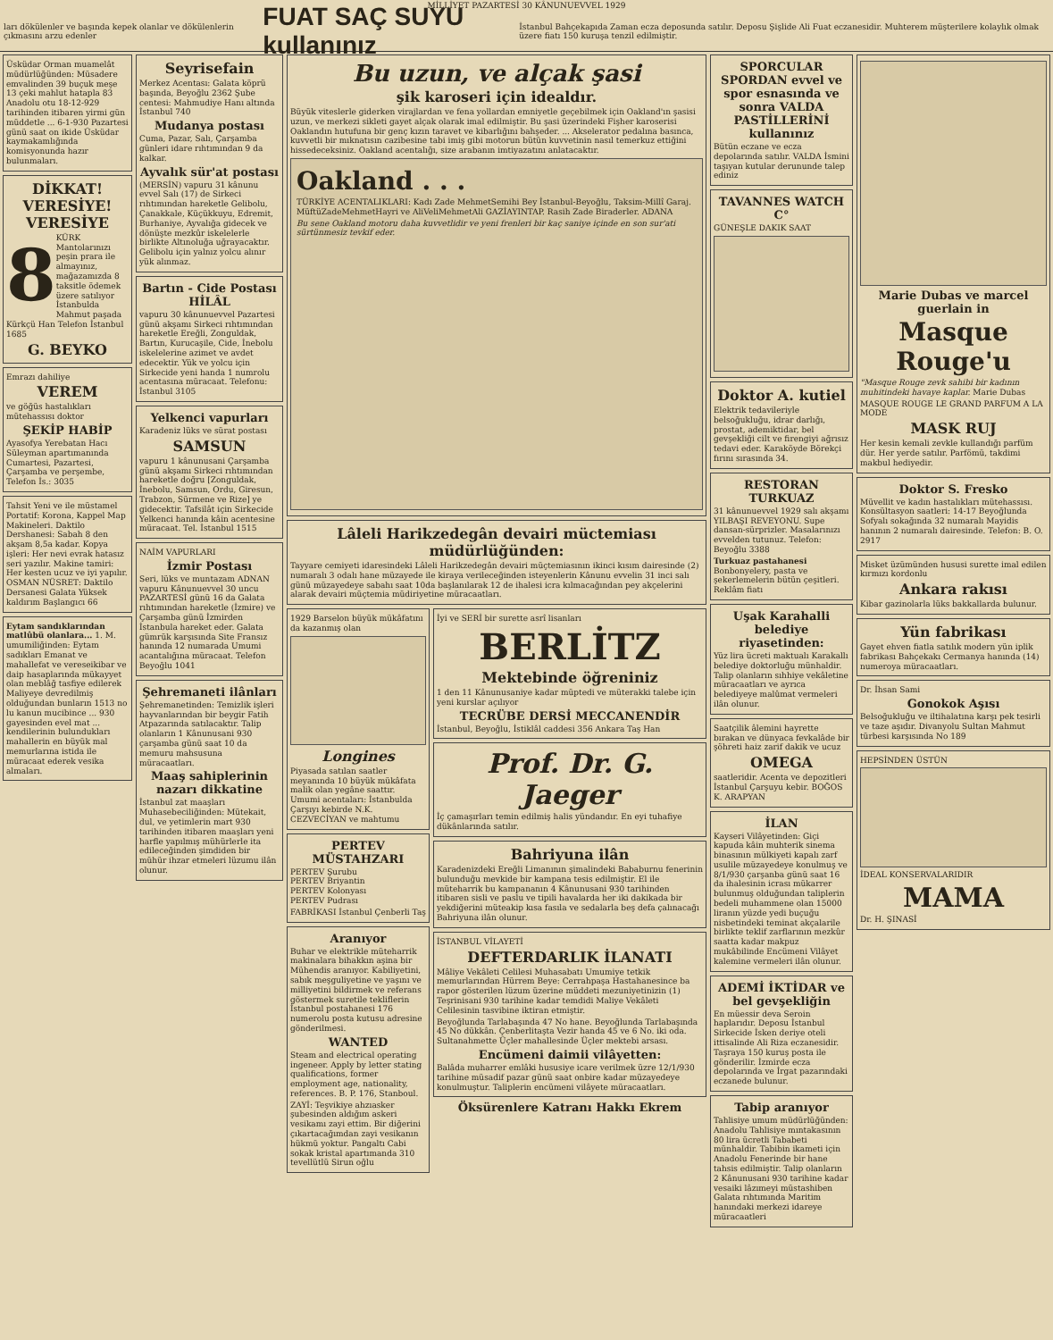MİLLİYET PAZARTESİ 30 KÂNUNUEVVEL 1929
ları dökülenler ve başında kepek olanlar ve dökülenlerin çıkmasını arzu edenler FUAT SAÇ SUYU kullanınız İstanbul Bahçekapıda Zaman ecza deposunda satılır. Deposu Şişlide Ali Fuat eczanesidir. Muhterem müşterilere kolaylık olmak üzere fiatı 150 kuruşa tenzil edilmiştir.
Üsküdar Orman muamelât müdürlüğünden: Müsadere emvalinden 39 buçuk meşe 13 çeki mahlut hatapla 83 Anadolu otu 18-12-929 tarihinden itibaren yirmi gün müddetle ... 6-1-930 Pazartesi günü saat on ikide Üsküdar kaymakamlığında komisyonunda hazır bulunmaları.
DİKKAT! VERESİYE! VERESİYE
8
KÜRK Mantolarınızı peşin prara ile almayınız, mağazamızda 8 taksitle ödemek üzere satılıyor İstanbulda Mahmut paşada Kürkçü Han Telefon İstanbul 1685
G. BEYKO
Emrazı dahiliye
VEREM
ve göğüs hastalıkları mütehassısı doktor
ŞEKİP HABİP
Ayasofya Yerebatan Hacı Süleyman apartımanında Cumartesi, Pazartesi, Çarşamba ve perşembe, Telefon İs.: 3035
Tahsit Yeni ve ile müstamel Portatif: Korona, Kappel Map Makineleri. Daktilo Dershanesi: Sabah 8 den akşam 8,5a kadar. Kopya işleri: Her nevi evrak hatasız seri yazılır. Makine tamiri: Her kesten ucuz ve iyi yapılır. OSMAN NÜSRET: Daktilo Dersanesi Galata Yüksek kaldırım Başlangıcı 66
Eytam sandıklarından matlûbü olanlara... 1. M. umumiliğinden: Eytam sadıkları Emanat ve mahallefat ve vereseikibar ve daip hasaplarında mükayyet olan meblâğ tasfiye edilerek Maliyeye devredilmiş olduğundan bunların 1513 no lu kanun mucibince ... 930 gayesinden evel mat ... kendilerinin bulundukları mahallerin en büyük mal memurlarına istida ile müracaat ederek vesika almaları.
Seyrisefain
Merkez Acentası: Galata köprü başında, Beyoğlu 2362 Şube centesi: Mahmudiye Hanı altında İstanbul 740
Mudanya postası
Cuma, Pazar, Salı, Çarşamba günleri idare rıhtımından 9 da kalkar.
Ayvalık sür'at postası
(MERSİN) vapuru 31 kânunu evvel Salı (17) de Sirkeci rıhtımından hareketle Gelibolu, Çanakkale, Küçükkuyu, Edremit, Burhaniye, Ayvalığa gidecek ve dönüşte mezkûr iskelelerle birlikte Altınoluğa uğrayacaktır. Gelibolu için yalnız yolcu alınır yük alınmaz.
Bartın - Cide Postası HİLÂL
vapuru 30 kânunuevvel Pazartesi günü akşamı Sirkeci rıhtımından hareketle Ereğli, Zonguldak, Bartın, Kurucaşile, Cide, İnebolu iskelelerine azimet ve avdet edecektir. Yük ve yolcu için Sirkecide yeni handa 1 numrolu acentasına müracaat. Telefonu: İstanbul 3105
Yelkenci vapurları
Karadeniz lüks ve sürat postası
SAMSUN
vapuru 1 kânunusani Çarşamba günü akşamı Sirkeci rıhtımından hareketle doğru [Zonguldak, İnebolu, Samsun, Ordu, Giresun, Trabzon, Sürmene ve Rize] ye gidecektir. Tafsilât için Sirkecide Yelkenci hanında kâin acentesine müracaat. Tel. İstanbul 1515
NAİM VAPURLARI
İzmir Postası
Seri, lüks ve muntazam ADNAN vapuru Kânunuevvel 30 uncu PAZARTESİ günü 16 da Galata rıhtımından hareketle (İzmire) ve Çarşamba günü İzmirden İstanbula hareket eder. Galata gümrük karşısında Site Fransız hanında 12 numarada Umumi acantalığına müracaat. Telefon Beyoğlu 1041
Şehremaneti ilânları
Şehremanetinden: Temizlik işleri hayvanlarından bir beygir Fatih Atpazarında satılacaktır. Talip olanların 1 Kânunusani 930 çarşamba günü saat 10 da memuru mahsusuna müracaatları.
Maaş sahiplerinin nazarı dikkatine
İstanbul zat maaşları Muhasebeciliğinden: Mütekait, dul, ve yetimlerin mart 930 tarihinden itibaren maaşları yeni harfle yapılmış mühürlerle ita edileceğinden şimdiden bir mühür ihzar etmeleri lüzumu ilân olunur.
Bu uzun, ve alçak şasi
şik karoseri için idealdır.
Büyük viteslerle giderken virajlardan ve fena yollardan emniyetle geçebilmek için Oakland'ın şasisi uzun, ve merkezi sikleti gayet alçak olarak imal edilmiştir. Bu şasi üzerindeki Fişher karoserisi Oaklandın hutufuna bir genç kızın taravet ve kibarlığını bahşeder. ... Akselerator pedalına basınca, kuvvetli bir mıknatısın cazibesine tabi imiş gibi motorun bütün kuvvetinin nasıl temerkuz ettiğini hissedeceksiniz. Oakland acentalığı, size arabanın imtiyazatını anlatacaktır.
Oakland . . .
TÜRKİYE ACENTALIKLARI: Kadı Zade MehmetSemihi Bey İstanbul-Beyoğlu, Taksim-Millî Garaj. MüftüZadeMehmetHayri ve AliVeliMehmetAli GAZİAYINTAP. Rasih Zade Biraderler. ADANA
Bu sene Oakland motoru daha kuvvetlidir ve yeni frenleri bir kaç saniye içinde en son sur'ati sürtünmesiz tevkif eder.
Lâleli Harikzedegân devairi müctemiası müdürlüğünden:
Tayyare cemiyeti idaresindeki Lâleli Harikzedegân devairi müçtemiasının ikinci kısım dairesinde (2) numaralı 3 odalı hane müzayede ile kiraya verileceğinden isteyenlerin Kânunu evvelin 31 inci salı günü müzayedeye sabahı saat 10da başlanılarak 12 de ihalesi icra kılmacağından pey akçelerini alarak devairi müçtemia müdiriyetine müracaatları.
1929 Barselon büyük mükâfatını da kazanmış olan
Longines
Piyasada satılan saatler meyanında 10 büyük mükâfata malik olan yegâne saattır. Umumi acentaları: İstanbulda Çarşıyı kebirde N.K. CEZVECİYAN ve mahtumu
PERTEV MÜSTAHZARI
PERTEV Şurubu
PERTEV Briyantin
PERTEV Kolonyası
PERTEV Pudrası
FABRİKASI İstanbul Çenberli Taş
Aranıyor
Buhar ve elektrikle müteharrik makinalara bihakkın aşina bir Mühendis aranıyor. Kabiliyetini, sabık meşguliyetine ve yaşını ve milliyetini bildirmek ve referans göstermek suretile tekliflerin İstanbul postahanesi 176 numerolu posta kutusu adresine gönderilmesi.
WANTED
Steam and electrical operating ingeneer. Apply by letter stating qualifications, former employment age, nationality, references. B. P. 176, Stanboul.
ZAYİ: Teşvikiye ahzıasker şubesinden aldığım askeri vesikamı zayi ettim. Bir diğerini çıkartacağımdan zayi vesikanın hükmü yoktur. Pangaltı Cabi sokak kristal apartımanda 310 tevellütlü Sirun oğlu
İyi ve SERİ bir surette asrî lisanları
BERLİTZ
Mektebinde öğreniniz
1 den 11 Kânunusaniye kadar müptedi ve müterakki talebe için yeni kurslar açılıyor
TECRÜBE DERSİ MECCANENDİR
İstanbul, Beyoğlu, İstiklâl caddesi 356 Ankara Taş Han
Prof. Dr. G. Jaeger
İç çamaşırları temin edilmiş halis yündandır. En eyi tuhafiye dükânlarında satılır.
Bahriyuna ilân
Karadenizdeki Ereğli Limanının şimalindeki Bababurnu fenerinin bulunduğu mevkide bir kampana tesis edilmiştir. El ile müteharrik bu kampananın 4 Kânunusani 930 tarihinden itibaren sisli ve paslu ve tipili havalarda her iki dakikada bir yekdiğerini müteakip kısa fasıla ve sedalarla beş defa çalınacağı Bahriyuna ilân olunur.
İSTANBUL VİLAYETİ
DEFTERDARLIK İLANATI
Mâliye Vekâleti Celilesi Muhasabatı Umumiye tetkik memurlarından Hürrem Beye: Cerrahpaşa Hastahanesince ba rapor gösterilen lüzum üzerine müddeti mezuniyetinizin (1) Teşrinisani 930 tarihine kadar temdidi Maliye Vekâleti Celilesinin tasvibine iktiran etmiştir.
Beyoğlunda Tarlabaşında 47 No hane. Beyoğlunda Tarlabaşında 45 No dükkân. Çenberlitaşta Vezir handa 45 ve 6 No. iki oda. Sultanahmette Üçler mahallesinde Üçler mektebi arsası.
Encümeni daimii vilâyetten:
Balâda muharrer emlâki hususiye icare verilmek üzre 12/1/930 tarihine müsadif pazar günü saat onbire kadar müzayedeye konulmuştur. Taliplerin encümeni vilâyete müracaatları.
Öksürenlere Katranı Hakkı Ekrem
SPORCULAR SPORDAN evvel ve spor esnasında ve sonra VALDA PASTİLLERİNİ kullanınız
Bütün eczane ve ecza depolarında satılır. VALDA İsmini taşıyan kutular derununde talep ediniz
TAVANNES WATCH C°
GÜNEŞLE DAKIK SAAT
Doktor A. kutiel
Elektrik tedavileriyle belsoğukluğu, idrar darlığı, prostat, ademiktidar, bel gevşekliği cilt ve firengiyi ağrısız tedavi eder. Karaköyde Börekçi fırını sırasında 34.
RESTORAN TURKUAZ
31 kânunuevvel 1929 salı akşamı YILBAŞI REVEYONU. Supe dansan-sürprizler. Masalarınızı evvelden tutunuz. Telefon: Beyoğlu 3388
Turkuaz pastahanesi Bonbonyelery, pasta ve şekerlemelerin bütün çeşitleri. Reklâm fiatı
Uşak Karahalli belediye riyasetinden:
Yüz lira ücreti maktualı Karakallı belediye doktorluğu münhaldir. Talip olanların sıhhiye vekâletine müracaatları ve ayrıca belediyeye malûmat vermeleri ilân olunur.
Saatçilik âlemini hayrette bırakan ve dünyaca fevkalâde bir şöhreti haiz zarif dakik ve ucuz
OMEGA
saatleridir. Acenta ve depozitleri İstanbul Çarşuyu kebir. BOĞOS K. ARAPYAN
İLAN
Kayseri Vilâyetinden: Giçi kapuda kâin muhterik sinema binasının mülkiyeti kapalı zarf usulile müzayedeye konulmuş ve 8/1/930 çarşanba günü saat 16 da ihalesinin icrası mükarrer bulunmuş olduğundan taliplerin bedeli muhammene olan 15000 liranın yüzde yedi buçuğu nisbetindeki teminat akçalarile birlikte teklif zarflarının mezkûr saatta kadar makpuz mukâbilinde Encümeni Vilâyet kalemine vermeleri ilân olunur.
ADEMİ İKTİDAR ve bel gevşekliğin
En müessir deva Seroin haplarıdır. Deposu İstanbul Sirkecide İsken deriye oteli ittisalinde Ali Riza eczanesidir. Taşraya 150 kuruş posta ile gönderilir. İzmirde ecza depolarında ve İrgat pazarındaki eczanede bulunur.
Tabip aranıyor
Tahlisiye umum müdürlüğünden: Anadolu Tahlisiye mıntakasının 80 lira ücretli Tababeti münhaldir. Tabibin ikameti için Anadolu Fenerinde bir hane tahsis edilmiştir. Talip olanların 2 Kânunusani 930 tarihine kadar vesaiki lâzımeyi müstashiben Galata rıhtımında Maritim hanındaki merkezi idareye müracaatleri
Marie Dubas ve marcel guerlain in
Masque Rouge'u
"Masque Rouge zevk sahibi bir kadının muhitindeki havaye kaplar. Marie Dubas
MASQUE ROUGE LE GRAND PARFUM A LA MODE
MASK RUJ
Her kesin kemali zevkle kullandığı parfüm dür. Her yerde satılır. Parfömü, takdimi makbul hediyedir.
Doktor S. Fresko
Müvellit ve kadın hastalıkları mütehassısı. Konsültasyon saatleri: 14-17 Beyoğlunda Sofyalı sokağında 32 numaralı Mayidis hanının 2 numaralı dairesinde. Telefon: B. O. 2917
Misket üzümünden hususi surette imal edilen kırmızı kordonlu
Ankara rakısı
Kibar gazinolarla lüks bakkallarda bulunur.
Yün fabrikası
Gayet ehven fiatla satılık modern yün iplik fabrikası Bahçekakı Cermanya hanında (14) numeroya müracaatları.
Dr. İhsan Sami
Gonokok Aşısı
Belsoğukluğu ve iltihalatına karşı pek tesirli ve taze aşıdır. Divanyolu Sultan Mahmut türbesi karşısında No 189
HEPSİNDEN ÜSTÜN
İDEAL KONSERVALARIDIR
MAMA
Dr. H. ŞINASİ